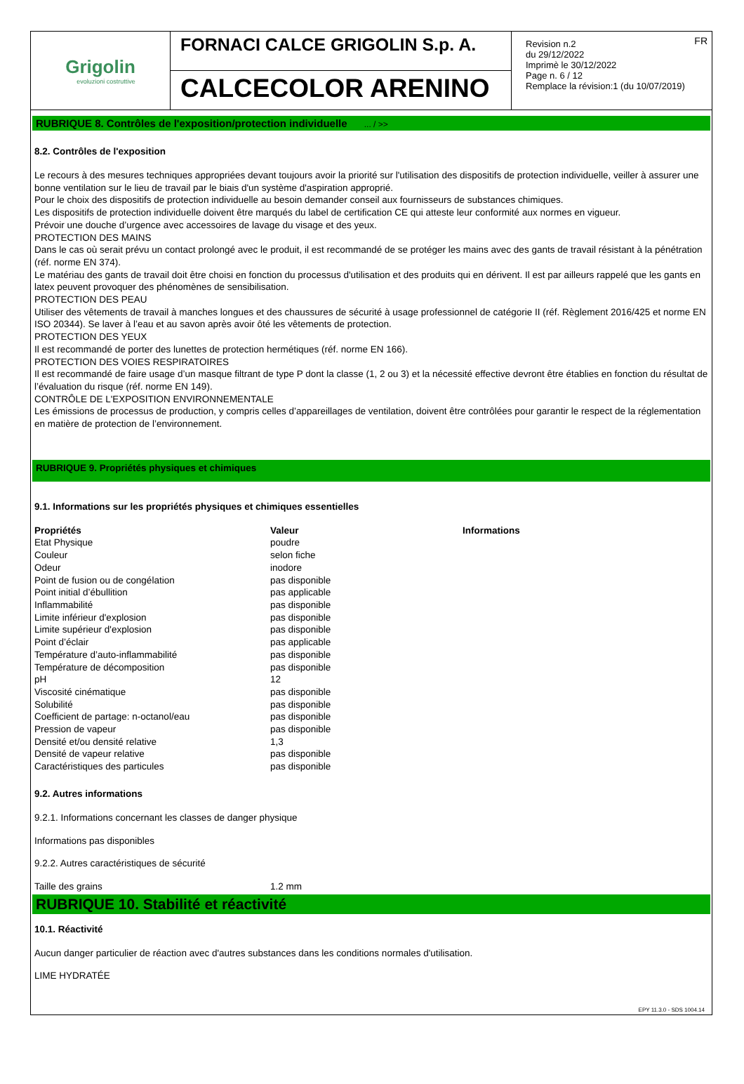Grigolin
evoluzioni costruttive
FORNACI CALCE GRIGOLIN S.p. A.
CALCECOLOR ARENINO
FR Revision n.2
du 29/12/2022
Imprimè le 30/12/2022
Page n. 6 / 12
Remplace la révision:1 (du 10/07/2019)
RUBRIQUE 8. Contrôles de l'exposition/protection individuelle ... / >>
8.2. Contrôles de l'exposition
Le recours à des mesures techniques appropriées devant toujours avoir la priorité sur l'utilisation des dispositifs de protection individuelle, veiller à assurer une bonne ventilation sur le lieu de travail par le biais d'un système d'aspiration approprié.
Pour le choix des dispositifs de protection individuelle au besoin demander conseil aux fournisseurs de substances chimiques.
Les dispositifs de protection individuelle doivent être marqués du label de certification CE qui atteste leur conformité aux normes en vigueur.
Prévoir une douche d’urgence avec accessoires de lavage du visage et des yeux.
PROTECTION DES MAINS
Dans le cas où serait prévu un contact prolongé avec le produit, il est recommandé de se protéger les mains avec des gants de travail résistant à la pénétration (réf. norme EN 374).
Le matériau des gants de travail doit être choisi en fonction du processus d'utilisation et des produits qui en dérivent. Il est par ailleurs rappelé que les gants en latex peuvent provoquer des phénomènes de sensibilisation.
PROTECTION DES PEAU
Utiliser des vêtements de travail à manches longues et des chaussures de sécurité à usage professionnel de catégorie II (réf. Règlement 2016/425 et norme EN ISO 20344). Se laver à l’eau et au savon après avoir ôté les vêtements de protection.
PROTECTION DES YEUX
Il est recommandé de porter des lunettes de protection hermétiques (réf. norme EN 166).
PROTECTION DES VOIES RESPIRATOIRES
Il est recommandé de faire usage d’un masque filtrant de type P dont la classe (1, 2 ou 3) et la nécessité effective devront être établies en fonction du résultat de l’évaluation du risque (réf. norme EN 149).
CONTRÔLE DE L'EXPOSITION ENVIRONNEMENTALE
Les émissions de processus de production, y compris celles d’appareillages de ventilation, doivent être contrôlées pour garantir le respect de la réglementation en matière de protection de l’environnement.
RUBRIQUE 9. Propriétés physiques et chimiques
9.1. Informations sur les propriétés physiques et chimiques essentielles
| Propriétés | Valeur | Informations |
| --- | --- | --- |
| Etat Physique | poudre | |
| Couleur | selon fiche | |
| Odeur | inodore | |
| Point de fusion ou de congélation | pas disponible | |
| Point initial d’ébullition | pas applicable | |
| Inflammabilité | pas disponible | |
| Limite inférieur d'explosion | pas disponible | |
| Limite supérieur d'explosion | pas disponible | |
| Point d’éclair | pas applicable | |
| Température d’auto-inflammabilité | pas disponible | |
| Température de décomposition | pas disponible | |
| pH | 12 | |
| Viscosité cinématique | pas disponible | |
| Solubilité | pas disponible | |
| Coefficient de partage: n-octanol/eau | pas disponible | |
| Pression de vapeur | pas disponible | |
| Densité et/ou densité relative | 1,3 | |
| Densité de vapeur relative | pas disponible | |
| Caractéristiques des particules | pas disponible | |
9.2. Autres informations
9.2.1. Informations concernant les classes de danger physique
Informations pas disponibles
9.2.2. Autres caractéristiques de sécurité
| Taille des grains | 1.2 mm |
RUBRIQUE 10. Stabilité et réactivité
10.1. Réactivité
Aucun danger particulier de réaction avec d'autres substances dans les conditions normales d'utilisation.
LIME HYDRATÉE
EPY 11.3.0 - SDS 1004.14